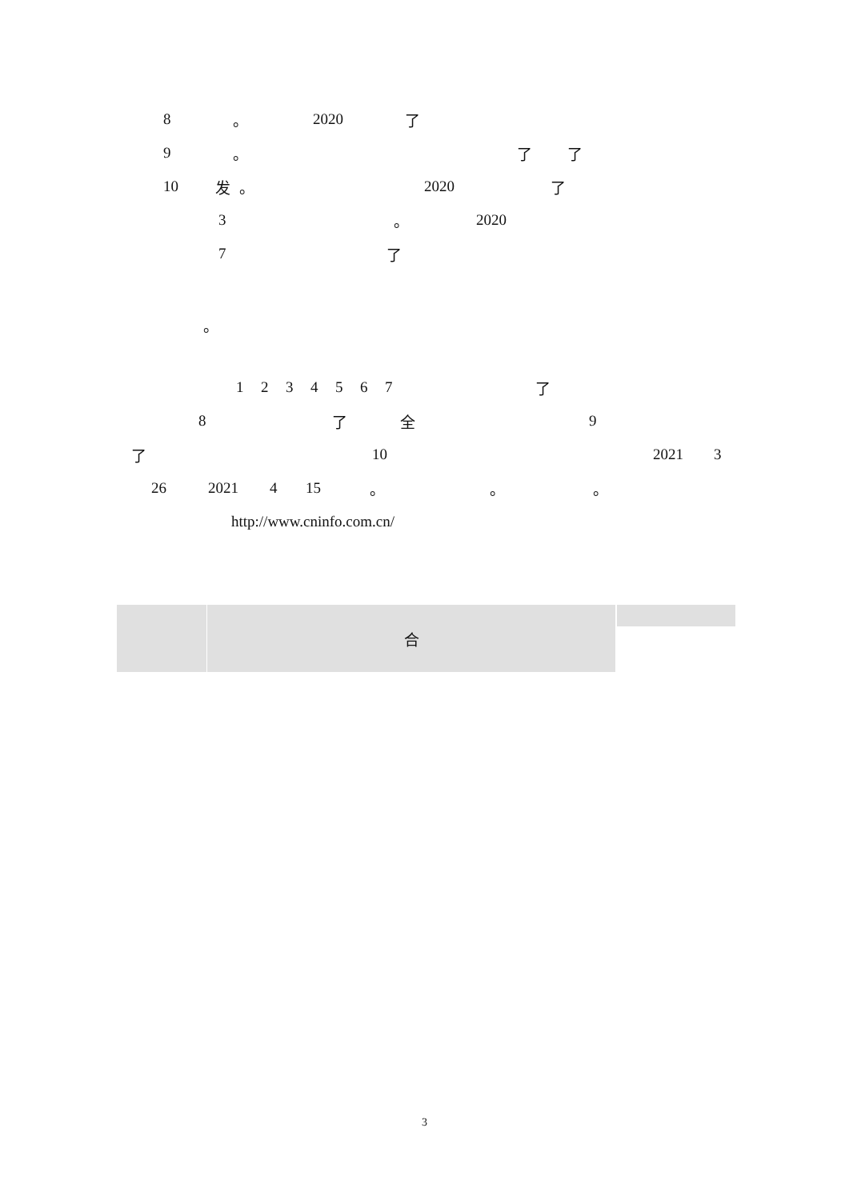8 。 2020 了
9 。 了了
10 发 。 2020 了
3 。 2020
7 了
。
1234567 了
8 了全 9
了 10 2021 3
26 2021 4 15 。 。 。
http://www.cninfo.com.cn/
| | 合 | | |
3